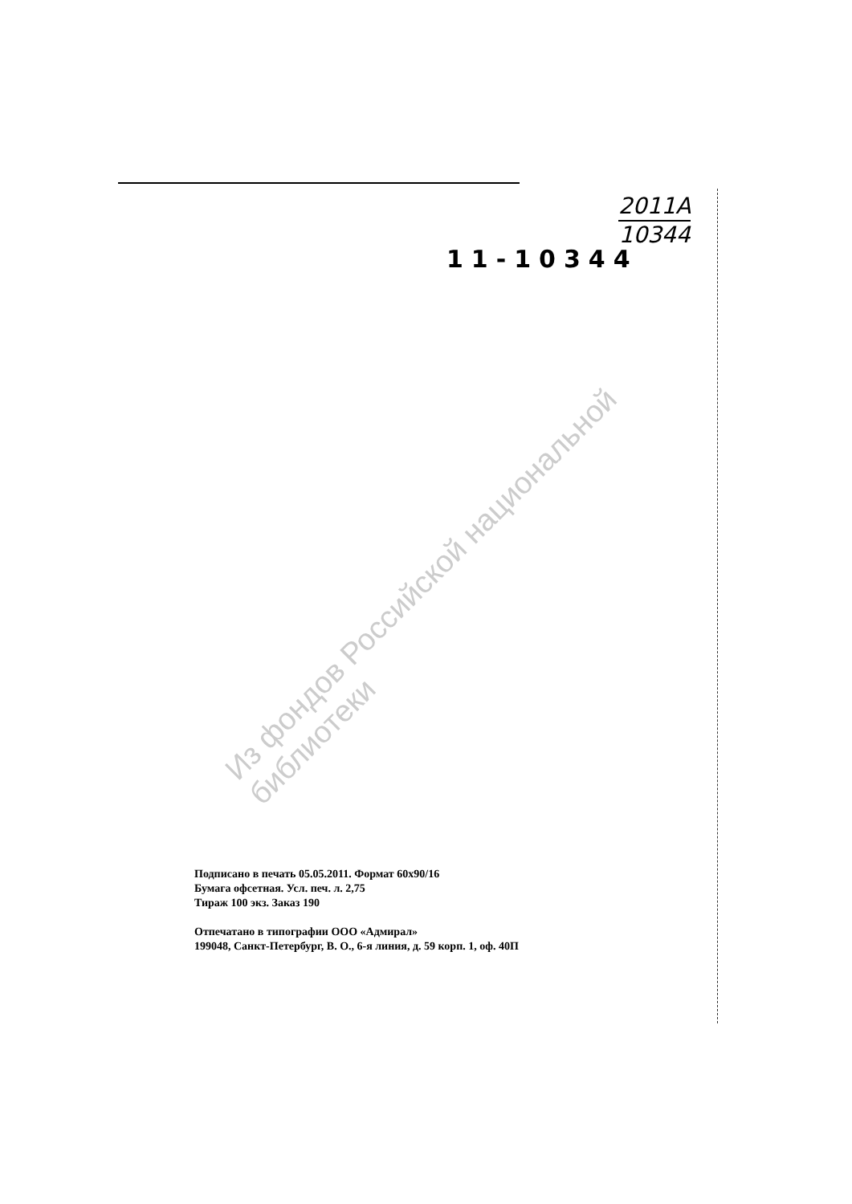2011A
10344
11-10344
Из фондов Российской национальной библиотеки
Подписано в печать 05.05.2011. Формат 60x90/16
Бумага офсетная. Усл. печ. л. 2,75
Тираж 100 экз. Заказ 190
Отпечатано в типографии ООО «Адмирал»
199048, Санкт-Петербург, В. О., 6-я линия, д. 59 корп. 1, оф. 40П